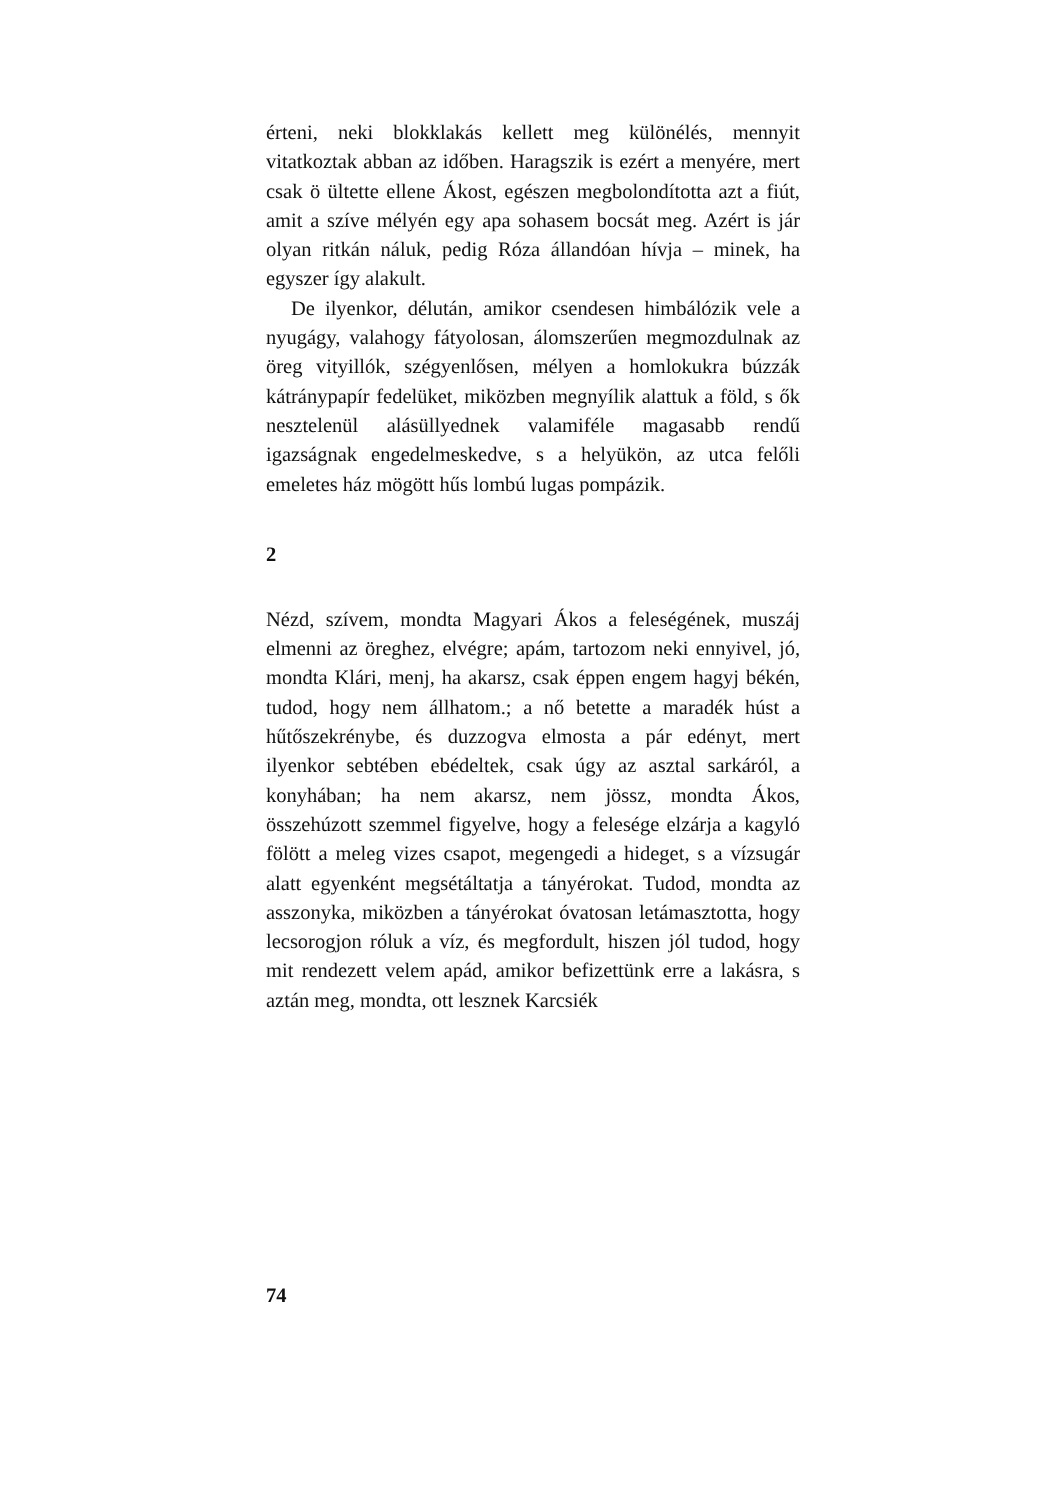érteni, neki blokklakás kellett meg különélés, mennyit vitatkoztak abban az időben. Haragszik is ezért a menyére, mert csak ö ültette ellene Ákost, egészen megbolondította azt a fiút, amit a szíve mélyén egy apa sohasem bocsát meg. Azért is jár olyan ritkán náluk, pedig Róza állandóan hívja – minek, ha egyszer így alakult.
De ilyenkor, délután, amikor csendesen himbálózik vele a nyugágy, valahogy fátyolosan, álomszerűen megmozdulnak az öreg vityillók, szégyenlősen, mélyen a homlokukra búzzák kátránypapír fedelüket, miközben megnyílik alattuk a föld, s ők nesztelenül alásüllyednek valamiféle magasabb rendű igazságnak engedelmeskedve, s a helyükön, az utca felőli emeletes ház mögött hűs lombú lugas pompázik.
2
Nézd, szívem, mondta Magyari Ákos a feleségének, muszáj elmenni az öreghez, elvégre; apám, tartozom neki ennyivel, jó, mondta Klári, menj, ha akarsz, csak éppen engem hagyj békén, tudod, hogy nem állhatom.; a nő betette a maradék húst a hűtőszekrénybe, és duzzogva elmosta a pár edényt, mert ilyenkor sebtében ebédeltek, csak úgy az asztal sarkáról, a konyhában; ha nem akarsz, nem jössz, mondta Ákos, összehúzott szemmel figyelve, hogy a felesége elzárja a kagyló fölött a meleg vizes csapot, megengedi a hideget, s a vízsugár alatt egyenként megsétáltatja a tányérokat. Tudod, mondta az asszonyka, miközben a tányérokat óvatosan letámasztotta, hogy lecsorogjon róluk a víz, és megfordult, hiszen jól tudod, hogy mit rendezett velem apád, amikor befizettünk erre a lakásra, s aztán meg, mondta, ott lesznek Karcsiék
74